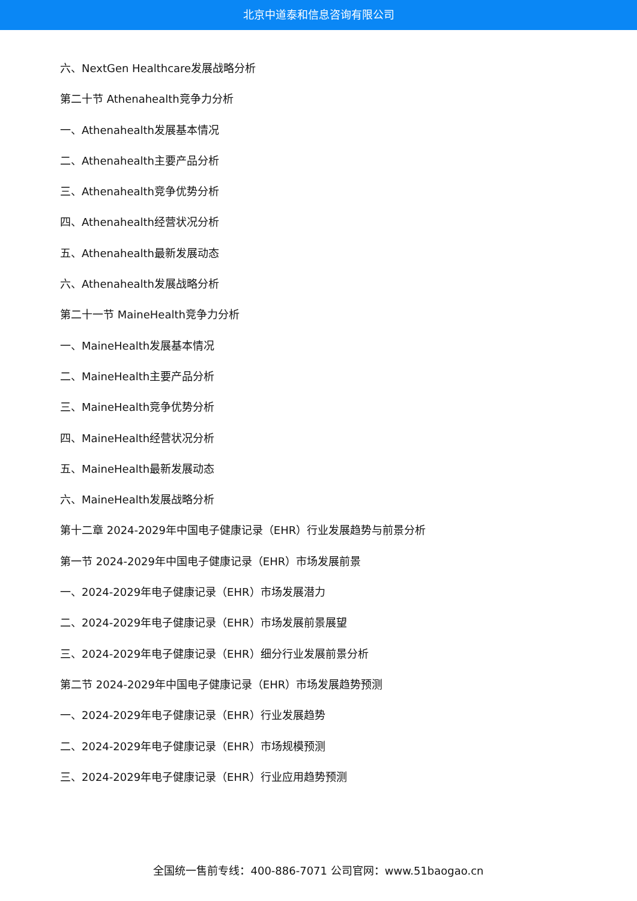北京中道泰和信息咨询有限公司
六、NextGen Healthcare发展战略分析
第二十节 Athenahealth竞争力分析
一、Athenahealth发展基本情况
二、Athenahealth主要产品分析
三、Athenahealth竞争优势分析
四、Athenahealth经营状况分析
五、Athenahealth最新发展动态
六、Athenahealth发展战略分析
第二十一节 MaineHealth竞争力分析
一、MaineHealth发展基本情况
二、MaineHealth主要产品分析
三、MaineHealth竞争优势分析
四、MaineHealth经营状况分析
五、MaineHealth最新发展动态
六、MaineHealth发展战略分析
第十二章 2024-2029年中国电子健康记录（EHR）行业发展趋势与前景分析
第一节 2024-2029年中国电子健康记录（EHR）市场发展前景
一、2024-2029年电子健康记录（EHR）市场发展潜力
二、2024-2029年电子健康记录（EHR）市场发展前景展望
三、2024-2029年电子健康记录（EHR）细分行业发展前景分析
第二节 2024-2029年中国电子健康记录（EHR）市场发展趋势预测
一、2024-2029年电子健康记录（EHR）行业发展趋势
二、2024-2029年电子健康记录（EHR）市场规模预测
三、2024-2029年电子健康记录（EHR）行业应用趋势预测
全国统一售前专线：400-886-7071 公司官网：www.51baogao.cn